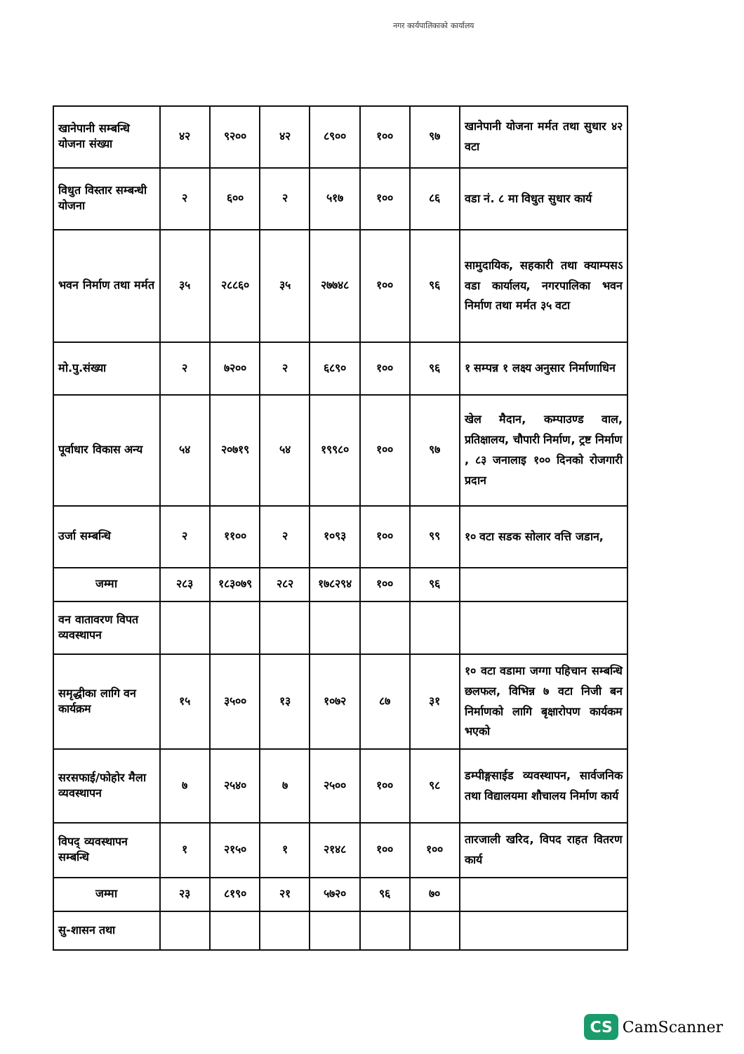नगर कार्यपालिकाको कार्यालय
| खानेपानी सम्बन्धि योजना संख्या | ४२ | ९२०० | ४२ | ८९०० | १०० | ९७ | खानेपानी योजना मर्मत तथा सुधार ४२ वटा |
| विधुत विस्तार सम्बन्धी योजना | २ | ६०० | २ | ५१७ | १०० | ८६ | वडा नं. ८ मा विधुत सुधार कार्य |
| भवन निर्माण तथा मर्मत | ३५ | २८८६० | ३५ | २७७४८ | १०० | ९६ | सामुदायिक, सहकारी तथा क्याम्पसऽ वडा कार्यालय, नगरपालिका भवन निर्माण तथा मर्मत ३५ वटा |
| मो.पु.संख्या | २ | ७२०० | २ | ६८९० | १०० | ९६ | १ सम्पन्न १ लक्ष्य अनुसार निर्माणाधिन |
| पूर्वाधार विकास अन्य | ५४ | २०७१९ | ५४ | १९९८० | १०० | ९७ | खेल मैदान, कम्पाउण्ड वाल, प्रतिक्षालय, चौपारी निर्माण, ट्रष्ट निर्माण , ८३ जनालाइ १०० दिनको रोजगारी प्रदान |
| उर्जा सम्बन्धि | २ | ११०० | २ | १०९३ | १०० | ९९ | १० वटा सडक सोलार वत्ति जडान, |
| जम्मा | २८३ | १८३०७९ | २८२ | १७८२९४ | १०० | ९६ | |
| वन वातावरण विपत व्यवस्थापन | | | | | | | |
| समृद्धीका लागि वन कार्यक्रम | १५ | ३५०० | १३ | १०७२ | ८७ | ३१ | १० वटा वडामा जग्गा पहिचान सम्बन्धि छलफल, विभिन्न ७ वटा निजी बन निर्माणको लागि बृक्षारोपण कार्यकम भएको |
| सरसफाई/फोहोर मैला व्यवस्थापन | ७ | २५४० | ७ | २५०० | १०० | ९८ | डम्पीङ्गसाईड व्यवस्थापन, सार्वजनिक तथा विद्यालयमा शौचालय निर्माण कार्य |
| विपद् व्यवस्थापन सम्बन्धि | १ | २१५० | १ | २१४८ | १०० | १०० | तारजाली खरिद, विपद राहत वितरण कार्य |
| जम्मा | २३ | ८१९० | २१ | ५७२० | ९६ | ७० | |
| सु-शासन तथा | | | | | | | |
CS CamScanner